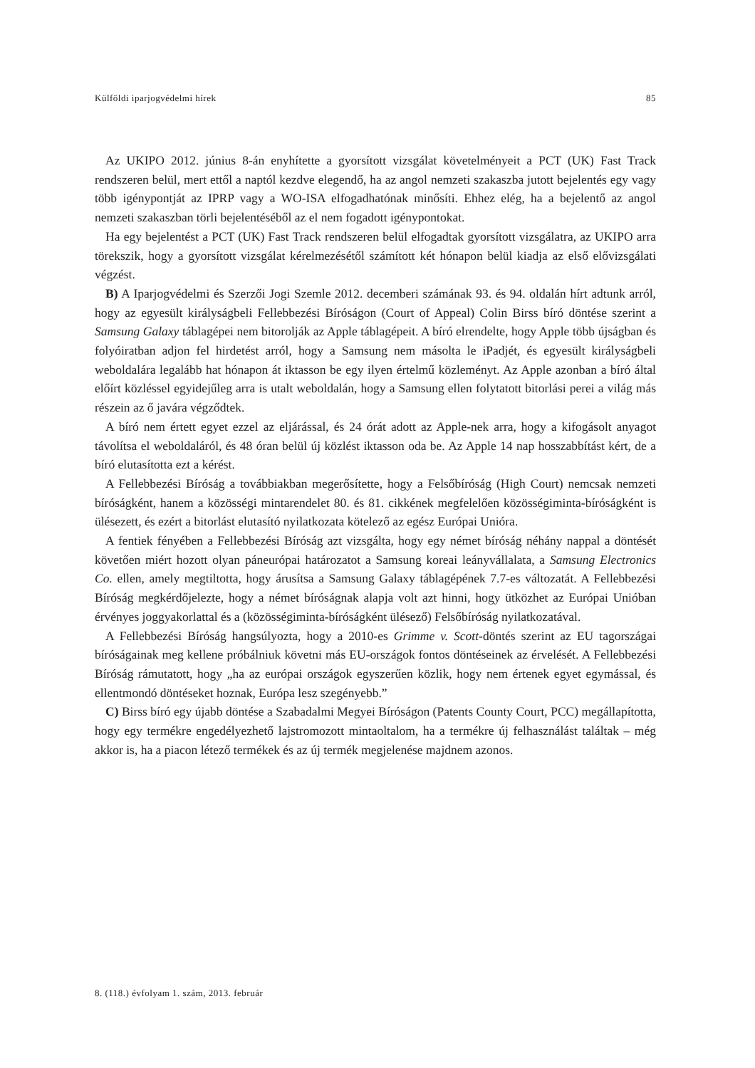Külföldi iparjogvédelmi hírek 85
Az UKIPO 2012. június 8-án enyhítette a gyorsított vizsgálat követelményeit a PCT (UK) Fast Track rendszeren belül, mert ettől a naptól kezdve elegendő, ha az angol nemzeti szakaszba jutott bejelentés egy vagy több igénypontját az IPRP vagy a WO-ISA elfogadhatónak minősíti. Ehhez elég, ha a bejelentő az angol nemzeti szakaszban törli bejelentéséből az el nem fogadott igénypontokat.
Ha egy bejelentést a PCT (UK) Fast Track rendszeren belül elfogadtak gyorsított vizsgálatra, az UKIPO arra törekszik, hogy a gyorsított vizsgálat kérelmezésétől számított két hónapon belül kiadja az első elővizsgálati végzést.
B) A Iparjogvédelmi és Szerzői Jogi Szemle 2012. decemberi számának 93. és 94. oldalán hírt adtunk arról, hogy az egyesült királyságbeli Fellebbezési Bíróságon (Court of Appeal) Colin Birss bíró döntése szerint a Samsung Galaxy táblagépei nem bitorolják az Apple táblagépeit. A bíró elrendelte, hogy Apple több újságban és folyóiratban adjon fel hirdetést arról, hogy a Samsung nem másolta le iPadjét, és egyesült királyságbeli weboldalára legalább hat hónapon át iktasson be egy ilyen értelmű közleményt. Az Apple azonban a bíró által előírt közléssel egyidejűleg arra is utalt weboldalán, hogy a Samsung ellen folytatott bitorlási perei a világ más részein az ő javára végződtek.
A bíró nem értett egyet ezzel az eljárással, és 24 órát adott az Apple-nek arra, hogy a kifogásolt anyagot távolítsa el weboldaláról, és 48 óran belül új közlést iktasson oda be. Az Apple 14 nap hosszabbítást kért, de a bíró elutasította ezt a kérést.
A Fellebbezési Bíróság a továbbiakban megerősítette, hogy a Felsőbíróság (High Court) nemcsak nemzeti bíróságként, hanem a közösségi mintarendelet 80. és 81. cikkének megfelelően közösségiminta-bíróságként is ülésezett, és ezért a bitorlást elutasító nyilatkozata kötelező az egész Európai Unióra.
A fentiek fényében a Fellebbezési Bíróság azt vizsgálta, hogy egy német bíróság néhány nappal a döntését követően miért hozott olyan páneurópai határozatot a Samsung koreai leányvállalata, a Samsung Electronics Co. ellen, amely megtiltotta, hogy árusítsa a Samsung Galaxy táblagépének 7.7-es változatát. A Fellebbezési Bíróság megkérdőjelezte, hogy a német bíróságnak alapja volt azt hinni, hogy ütközhet az Európai Unióban érvényes joggyakorlattal és a (közösségiminta-bíróságként ülésező) Felsőbíróság nyilatkozatával.
A Fellebbezési Bíróság hangsúlyozta, hogy a 2010-es Grimme v. Scott-döntés szerint az EU tagországai bíróságainak meg kellene próbálniuk követni más EU-országok fontos döntéseinek az érvelését. A Fellebbezési Bíróság rámutatott, hogy „ha az európai országok egyszerűen közlik, hogy nem értenek egyet egymással, és ellentmondó döntéseket hoznak, Európa lesz szegényebb.”
C) Birss bíró egy újabb döntése a Szabadalmi Megyei Bíróságon (Patents County Court, PCC) megállapította, hogy egy termékre engedélyezhető lajstromozott mintaoltalom, ha a termékre új felhasználást találtak – még akkor is, ha a piacon létező termékek és az új termék megjelenése majdnem azonos.
8. (118.) évfolyam 1. szám, 2013. február